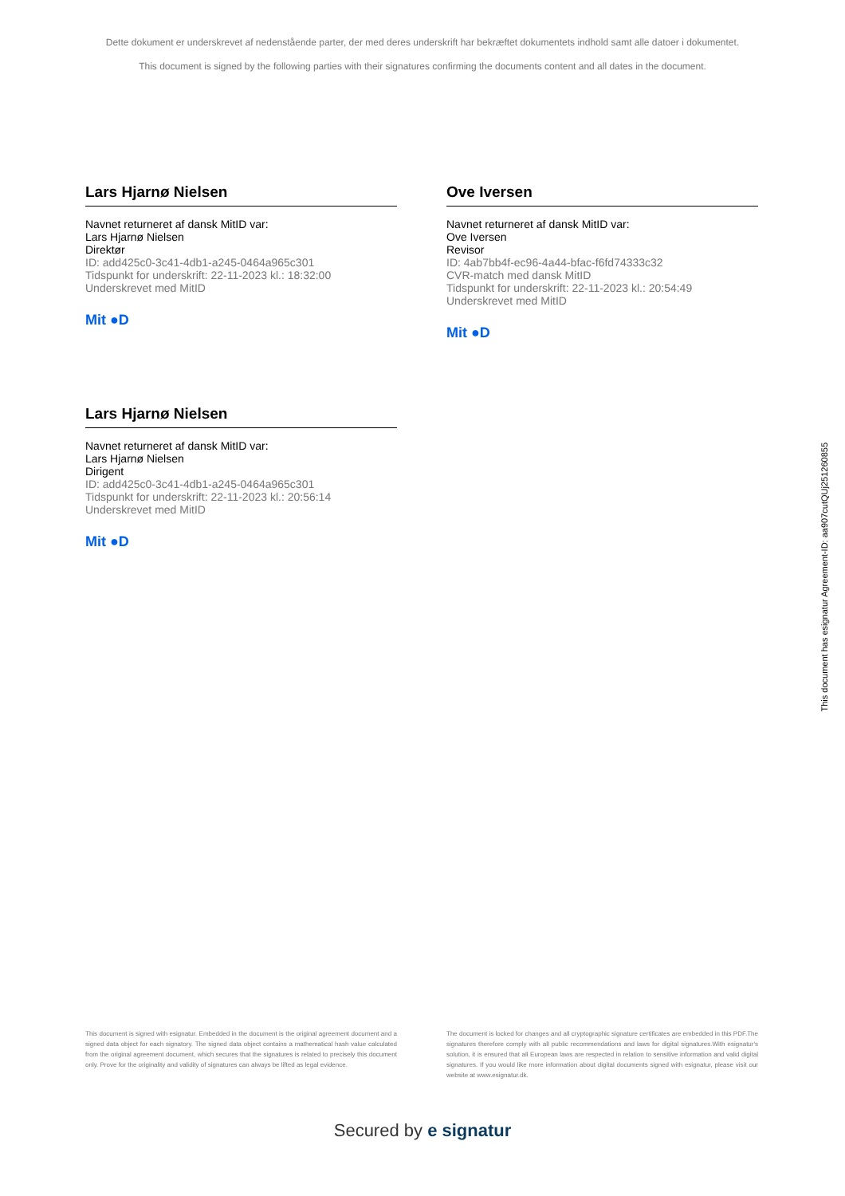Dette dokument er underskrevet af nedenstående parter, der med deres underskrift har bekræftet dokumentets indhold samt alle datoer i dokumentet.
This document is signed by the following parties with their signatures confirming the documents content and all dates in the document.
Lars Hjarnø Nielsen
Navnet returneret af dansk MitID var:
Lars Hjarnø Nielsen
Direktør
ID: add425c0-3c41-4db1-a245-0464a965c301
Tidspunkt for underskrift: 22-11-2023 kl.: 18:32:00
Underskrevet med MitID
Mit ●D
Ove Iversen
Navnet returneret af dansk MitID var:
Ove Iversen
Revisor
ID: 4ab7bb4f-ec96-4a44-bfac-f6fd74333c32
CVR-match med dansk MitID
Tidspunkt for underskrift: 22-11-2023 kl.: 20:54:49
Underskrevet med MitID
Mit ●D
Lars Hjarnø Nielsen
Navnet returneret af dansk MitID var:
Lars Hjarnø Nielsen
Dirigent
ID: add425c0-3c41-4db1-a245-0464a965c301
Tidspunkt for underskrift: 22-11-2023 kl.: 20:56:14
Underskrevet med MitID
Mit ●D
This document has esignatur Agreement-ID: aa907cutQUj251260855
This document is signed with esignatur. Embedded in the document is the original agreement document and a signed data object for each signatory. The signed data object contains a mathematical hash value calculated from the original agreement document, which secures that the signatures is related to precisely this document only. Prove for the originality and validity of signatures can always be lifted as legal evidence.
The document is locked for changes and all cryptographic signature certificates are embedded in this PDF.The signatures therefore comply with all public recommendations and laws for digital signatures.With esignatur's solution, it is ensured that all European laws are respected in relation to sensitive information and valid digital signatures. If you would like more information about digital documents signed with esignatur, please visit our website at www.esignatur.dk.
Secured by e signatur